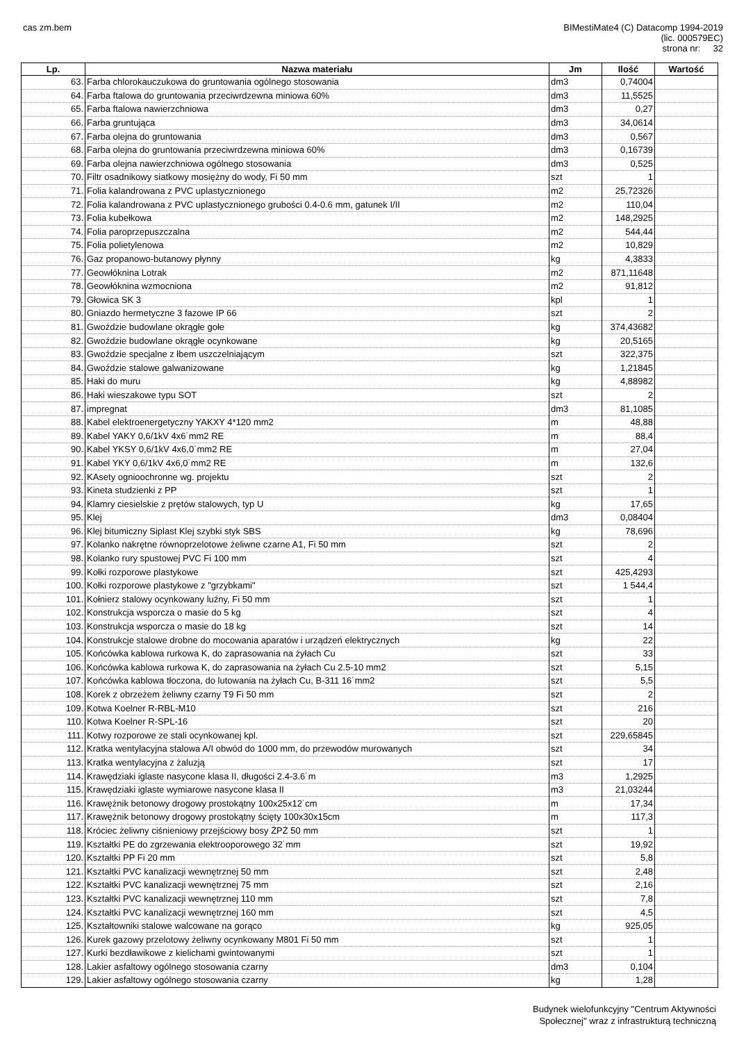cas zm.bem
BIMestiMate4 (C) Datacomp 1994-2019
(lic. 000579EC)
strona nr: 32
| Lp. | Nazwa materiału | Jm | Ilość | Wartość |
| --- | --- | --- | --- | --- |
| 63. | Farba chlorokauczukowa do gruntowania ogólnego stosowania | dm3 | 0,74004 | |
| 64. | Farba ftalowa do gruntowania przeciwrdzewna miniowa 60% | dm3 | 11,5525 | |
| 65. | Farba ftalowa nawierzchniowa | dm3 | 0,27 | |
| 66. | Farba gruntująca | dm3 | 34,0614 | |
| 67. | Farba olejna do gruntowania | dm3 | 0,567 | |
| 68. | Farba olejna do gruntowania przeciwrdzewna miniowa 60% | dm3 | 0,16739 | |
| 69. | Farba olejna nawierzchniowa ogólnego stosowania | dm3 | 0,525 | |
| 70. | Filtr osadnikowy siatkowy mosiężny do wody, Fi 50 mm | szt | 1 | |
| 71. | Folia kalandrowana z PVC uplastycznionego | m2 | 25,72326 | |
| 72. | Folia kalandrowana z PVC uplastycznionego grubości 0.4-0.6 mm, gatunek I/II | m2 | 110,04 | |
| 73. | Folia kubełkowa | m2 | 148,2925 | |
| 74. | Folia paroprzepuszczalna | m2 | 544,44 | |
| 75. | Folia polietylenowa | m2 | 10,829 | |
| 76. | Gaz propanowo-butanowy płynny | kg | 4,3833 | |
| 77. | Geowłóknina Lotrak | m2 | 871,11648 | |
| 78. | Geowłóknina wzmocniona | m2 | 91,812 | |
| 79. | Głowica SK 3 | kpl | 1 | |
| 80. | Gniazdo hermetyczne 3 fazowe IP 66 | szt | 2 | |
| 81. | Gwoździe budowlane okrągłe gołe | kg | 374,43682 | |
| 82. | Gwoździe budowlane okrągłe ocynkowane | kg | 20,5165 | |
| 83. | Gwoździe specjalne z łbem uszczelniającym | szt | 322,375 | |
| 84. | Gwoździe stalowe galwanizowane | kg | 1,21845 | |
| 85. | Haki do muru | kg | 4,88982 | |
| 86. | Haki wieszakowe typu SOT | szt | 2 | |
| 87. | impregnat | dm3 | 81,1085 | |
| 88. | Kabel elektroenergetyczny YAKXY 4*120 mm2 | m | 48,88 | |
| 89. | Kabel YAKY 0,6/1kV 4x6˙mm2 RE | m | 88,4 | |
| 90. | Kabel YKSY 0,6/1kV 4x6,0˙mm2 RE | m | 27,04 | |
| 91. | Kabel YKY 0,6/1kV 4x6,0˙mm2 RE | m | 132,6 | |
| 92. | KAsety ognioochronne wg. projektu | szt | 2 | |
| 93. | Kineta studzienki z PP | szt | 1 | |
| 94. | Klamry ciesielskie z prętów stalowych, typ U | kg | 17,65 | |
| 95. | Klej | dm3 | 0,08404 | |
| 96. | Klej bitumiczny Siplast Klej szybki styk SBS | kg | 78,696 | |
| 97. | Kolanko nakrętne równoprzelotowe żeliwne czarne A1, Fi 50 mm | szt | 2 | |
| 98. | Kolanko rury spustowej PVC Fi 100 mm | szt | 4 | |
| 99. | Kołki rozporowe plastykowe | szt | 425,4293 | |
| 100. | Kołki rozporowe plastykowe z "grzybkami" | szt | 1 544,4 | |
| 101. | Kołnierz stalowy ocynkowany luźny, Fi 50 mm | szt | 1 | |
| 102. | Konstrukcja wsporcza o masie do 5 kg | szt | 4 | |
| 103. | Konstrukcja wsporcza o masie do 18 kg | szt | 14 | |
| 104. | Konstrukcje stalowe drobne do mocowania aparatów i urządzeń elektrycznych | kg | 22 | |
| 105. | Końcówka kablowa rurkowa K, do zaprasowania na żyłach Cu | szt | 33 | |
| 106. | Końcówka kablowa rurkowa K, do zaprasowania na żyłach Cu 2.5-10 mm2 | szt | 5,15 | |
| 107. | Końcówka kablowa tłoczona, do lutowania na żyłach Cu, B-311 16˙mm2 | szt | 5,5 | |
| 108. | Korek z obrzeżem żeliwny czarny T9 Fi 50 mm | szt | 2 | |
| 109. | Kotwa Koelner R-RBL-M10 | szt | 216 | |
| 110. | Kotwa Koelner R-SPL-16 | szt | 20 | |
| 111. | Kotwy rozporowe ze stali ocynkowanej kpl. | szt | 229,65845 | |
| 112. | Kratka wentylacyjna stalowa A/I obwód do 1000 mm, do przewodów murowanych | szt | 34 | |
| 113. | Kratka wentylacyjna z żaluzją | szt | 17 | |
| 114. | Krawędziaki iglaste nasycone klasa II, długości 2.4-3.6˙m | m3 | 1,2925 | |
| 115. | Krawędziaki iglaste wymiarowe nasycone klasa II | m3 | 21,03244 | |
| 116. | Krawężnik betonowy drogowy prostokątny 100x25x12˙cm | m | 17,34 | |
| 117. | Krawężnik betonowy drogowy prostokątny ścięty 100x30x15cm | m | 117,3 | |
| 118. | Króciec żeliwny ciśnieniowy przejściowy bosy ŻPŻ 50 mm | szt | 1 | |
| 119. | Kształtki PE do zgrzewania elektrooporowego 32˙mm | szt | 19,92 | |
| 120. | Kształtki PP Fi 20 mm | szt | 5,8 | |
| 121. | Kształtki PVC kanalizacji wewnętrznej 50 mm | szt | 2,48 | |
| 122. | Kształtki PVC kanalizacji wewnętrznej 75 mm | szt | 2,16 | |
| 123. | Kształtki PVC kanalizacji wewnętrznej 110 mm | szt | 7,8 | |
| 124. | Kształtki PVC kanalizacji wewnętrznej 160 mm | szt | 4,5 | |
| 125. | Kształtowniki stalowe walcowane na gorąco | kg | 925,05 | |
| 126. | Kurek gazowy przelotowy żeliwny ocynkowany M801 Fi 50 mm | szt | 1 | |
| 127. | Kurki bezdławikowe z kielichami gwintowanymi | szt | 1 | |
| 128. | Lakier asfaltowy ogólnego stosowania czarny | dm3 | 0,104 | |
| 129. | Lakier asfaltowy ogólnego stosowania czarny | kg | 1,28 | |
Budynek wielofunkcyjny "Centrum Aktywności
Społecznej" wraz z infrastrukturą techniczną